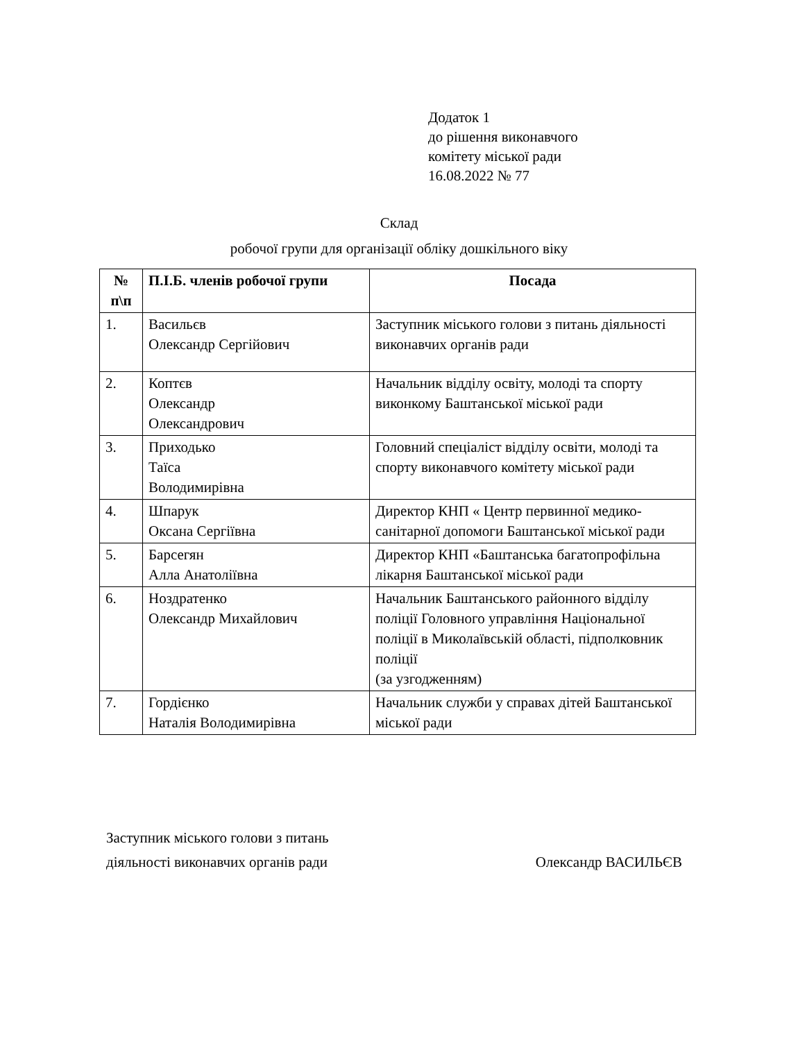Додаток 1
до рішення виконавчого
комітету міської ради
16.08.2022 № 77
Склад
робочої групи для організації обліку дошкільного віку
| № п\п | П.І.Б. членів робочої групи | Посада |
| --- | --- | --- |
| 1. | Васильєв Олександр Сергійович | Заступник міського голови з питань діяльності виконавчих органів ради |
| 2. | Коптєв Олександр Олександрович | Начальник відділу освіту, молоді та спорту виконкому Баштанської міської ради |
| 3. | Приходько Таїса Володимирівна | Головний спеціаліст відділу освіти, молоді та спорту виконавчого комітету міської ради |
| 4. | Шпарук Оксана Сергіївна | Директор КНП « Центр первинної медико-санітарної допомоги Баштанської міської ради |
| 5. | Барсегян Алла Анатоліївна | Директор КНП «Баштанська багатопрофільна лікарня Баштанської міської ради |
| 6. | Ноздратенко Олександр Михайлович | Начальник Баштанського районного відділу поліції Головного управління Національної поліції в Миколаївській області, підполковник поліції (за узгодженням) |
| 7. | Гордієнко Наталія Володимирівна | Начальник служби у справах дітей Баштанської міської ради |
Заступник міського голови з питань
діяльності виконавчих органів ради
Олександр ВАСИЛЬЄВ